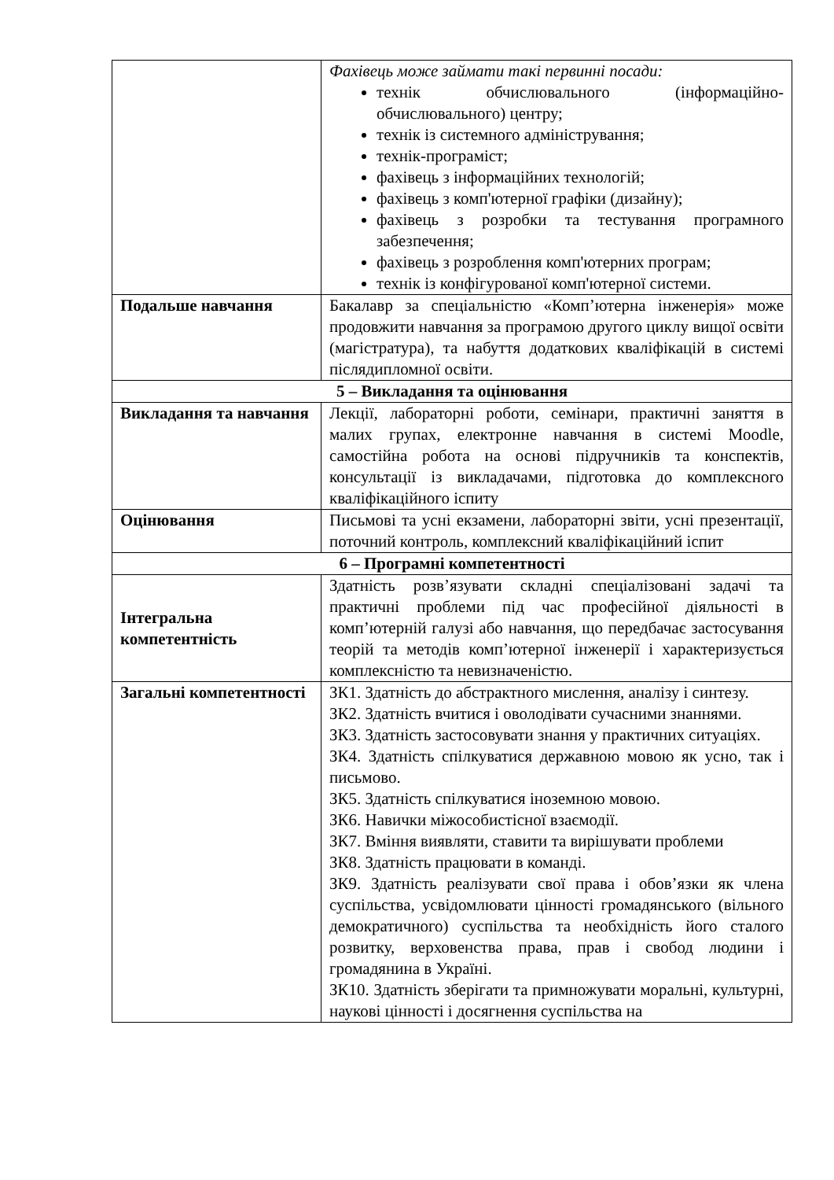| | Фахівець може займати такі первинні посади: технік обчислювального (інформаційно-обчислювального) центру; технік із системного адміністрування; технік-програміст; фахівець з інформаційних технологій; фахівець з комп'ютерної графіки (дизайну); фахівець з розробки та тестування програмного забезпечення; фахівець з розроблення комп'ютерних програм; технік із конфігурованої комп'ютерної системи. |
| Подальше навчання | Бакалавр за спеціальністю «Комп’ютерна інженерія» може продовжити навчання за програмою другого циклу вищої освіти (магістратура), та набуття додаткових кваліфікацій в системі післядипломної освіти. |
| 5 – Викладання та оцінювання | |
| Викладання та навчання | Лекції, лабораторні роботи, семінари, практичні заняття в малих групах, електронне навчання в системі Moodle, самостійна робота на основі підручників та конспектів, консультації із викладачами, підготовка до комплексного кваліфікаційного іспиту |
| Оцінювання | Письмові та усні екзамени, лабораторні звіти, усні презентації, поточний контроль, комплексний кваліфікаційний іспит |
| 6 – Програмні компетентності | |
| Інтегральна компетентність | Здатність розв’язувати складні спеціалізовані задачі та практичні проблеми під час професійної діяльності в комп’ютерній галузі або навчання, що передбачає застосування теорій та методів комп’ютерної інженерії і характеризується комплексністю та невизначеністю. |
| Загальні компетентності | ЗК1. Здатність до абстрактного мислення, аналізу і синтезу. ЗК2. Здатність вчитися і оволодівати сучасними знаннями. ЗК3. Здатність застосовувати знання у практичних ситуаціях. ЗК4. Здатність спілкуватися державною мовою як усно, так і письмово. ЗК5. Здатність спілкуватися іноземною мовою. ЗК6. Навички міжособистісної взаємодії. ЗК7. Вміння виявляти, ставити та вирішувати проблеми ЗК8. Здатність працювати в команді. ЗК9. Здатність реалізувати свої права і обов’язки як члена суспільства, усвідомлювати цінності громадянського (вільного демократичного) суспільства та необхідність його сталого розвитку, верховенства права, прав і свобод людини і громадянина в Україні. ЗК10. Здатність зберігати та примножувати моральні, культурні, наукові цінності і досягнення суспільства на |